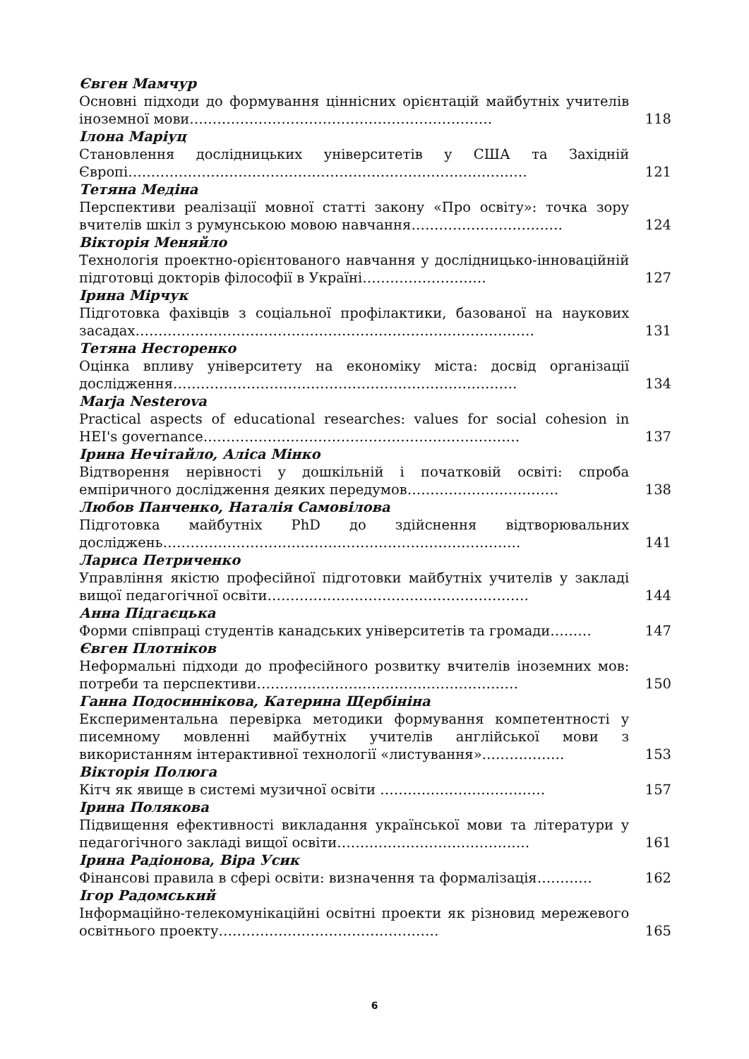Євген Мамчур
Основні підходи до формування ціннісних орієнтацій майбутніх учителів іноземної мови…………………………………………………………
118
Ілона Маріуц
Становлення дослідницьких університетів у США та Західній Європі……………………………………………………………………………
121
Тетяна Медіна
Перспективи реалізації мовної статті закону «Про освіту»: точка зору вчителів шкіл з румунською мовою навчання……………………………
124
Вікторія Меняйло
Технологія проектно-орієнтованого навчання у дослідницько-інноваційній підготовці докторів філософії в Україні………………………
127
Ірина Мірчук
Підготовка фахівців з соціальної профілактики, базованої на наукових засадах……………………………………………………………………………
131
Тетяна Несторенко
Оцінка впливу університету на економіку міста: досвід організації дослідження…………………………………………………………………
134
Marja Nesterova
Practical aspects of educational researches: values for social cohesion in HEI's governance……………………………………………………………
137
Ірина Нечітайло, Аліса Мінко
Відтворення нерівності у дошкільній і початковій освіті: спроба емпіричного дослідження деяких передумов……………………………
138
Любов Панченко, Наталія Самовілова
Підготовка майбутніх PhD до здійснення відтворювальних досліджень……………………………………………………………………
141
Лариса Петриченко
Управління якістю професійної підготовки майбутніх учителів у закладі вищої педагогічної освіти…………………………………………………
144
Анна Підгаєцька
Форми співпраці студентів канадських університетів та громади………
147
Євген Плотніков
Неформальні підходи до професійного розвитку вчителів іноземних мов: потреби та перспективи…………………………………………………
150
Ганна Подосиннікова, Катерина Щербініна
Експериментальна перевірка методики формування компетентності у писемному мовленні майбутніх учителів англійської мови з використанням інтерактивної технології «листування»………………
153
Вікторія Полюга
Кітч як явище в системі музичної освіти ………………………………
157
Ірина Полякова
Підвищення ефективності викладання української мови та літератури у педагогічного закладі вищої освіти……………………………………
161
Ірина Радіонова, Віра Усик
Фінансові правила в сфері освіти: визначення та формалізація…………
162
Ігор Радомський
Інформаційно-телекомунікаційні освітні проекти як різновид мережевого освітнього проекту…………………………………………
165
6